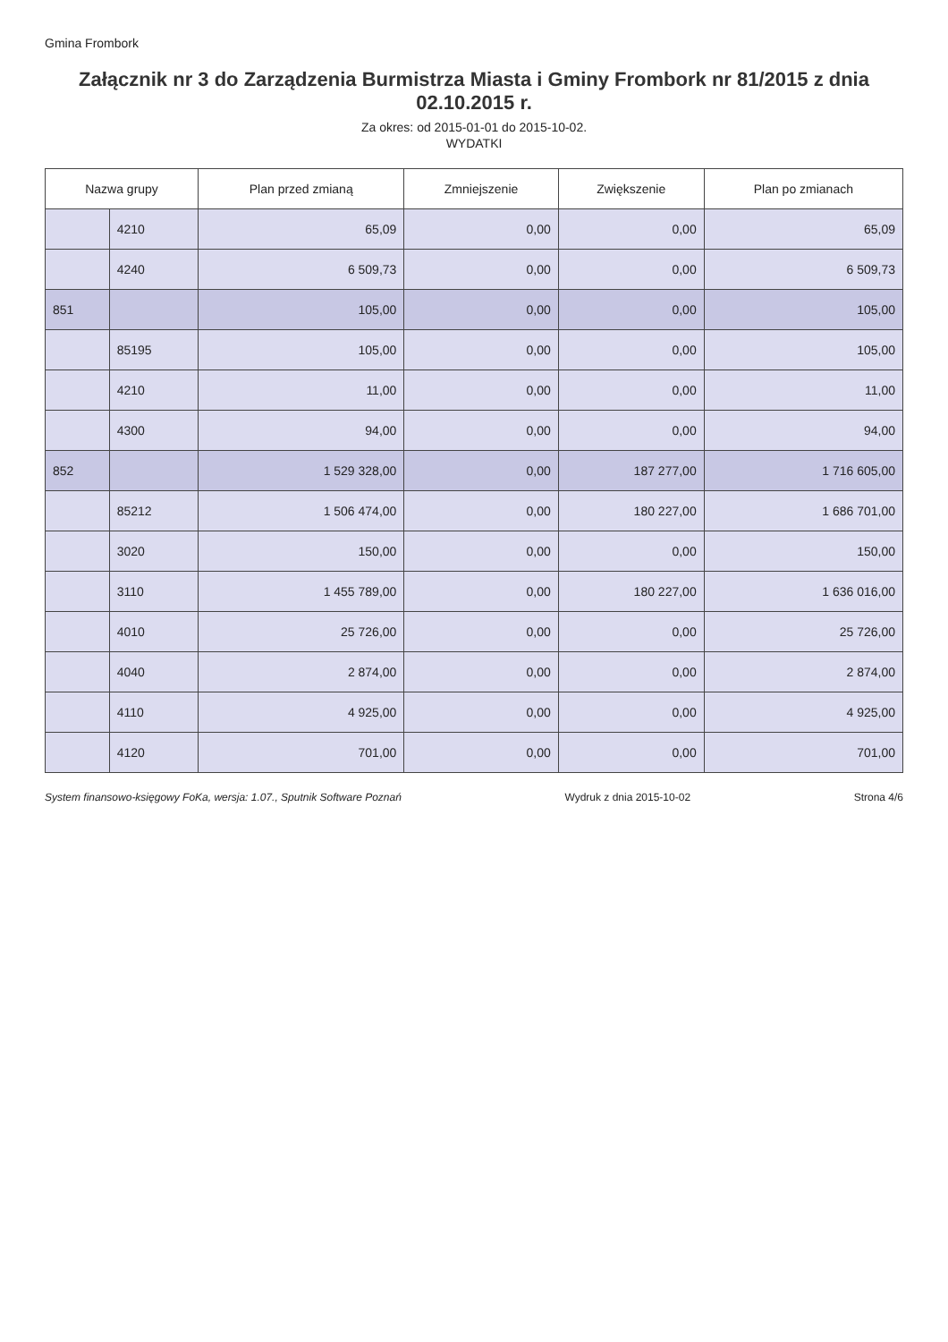Gmina Frombork
Załącznik nr 3 do Zarządzenia Burmistrza Miasta i Gminy Frombork nr 81/2015 z dnia 02.10.2015 r.
Za okres: od 2015-01-01 do 2015-10-02.
WYDATKI
| Nazwa grupy | | Plan przed zmianą | Zmniejszenie | Zwiększenie | Plan po zmianach |
| --- | --- | --- | --- | --- | --- |
| | 4210 | 65,09 | 0,00 | 0,00 | 65,09 |
| | 4240 | 6 509,73 | 0,00 | 0,00 | 6 509,73 |
| 851 | | 105,00 | 0,00 | 0,00 | 105,00 |
| | 85195 | 105,00 | 0,00 | 0,00 | 105,00 |
| | 4210 | 11,00 | 0,00 | 0,00 | 11,00 |
| | 4300 | 94,00 | 0,00 | 0,00 | 94,00 |
| 852 | | 1 529 328,00 | 0,00 | 187 277,00 | 1 716 605,00 |
| | 85212 | 1 506 474,00 | 0,00 | 180 227,00 | 1 686 701,00 |
| | 3020 | 150,00 | 0,00 | 0,00 | 150,00 |
| | 3110 | 1 455 789,00 | 0,00 | 180 227,00 | 1 636 016,00 |
| | 4010 | 25 726,00 | 0,00 | 0,00 | 25 726,00 |
| | 4040 | 2 874,00 | 0,00 | 0,00 | 2 874,00 |
| | 4110 | 4 925,00 | 0,00 | 0,00 | 4 925,00 |
| | 4120 | 701,00 | 0,00 | 0,00 | 701,00 |
System finansowo-księgowy FoKa, wersja: 1.07., Sputnik Software Poznań Wydruk z dnia 2015-10-02 Strona 4/6